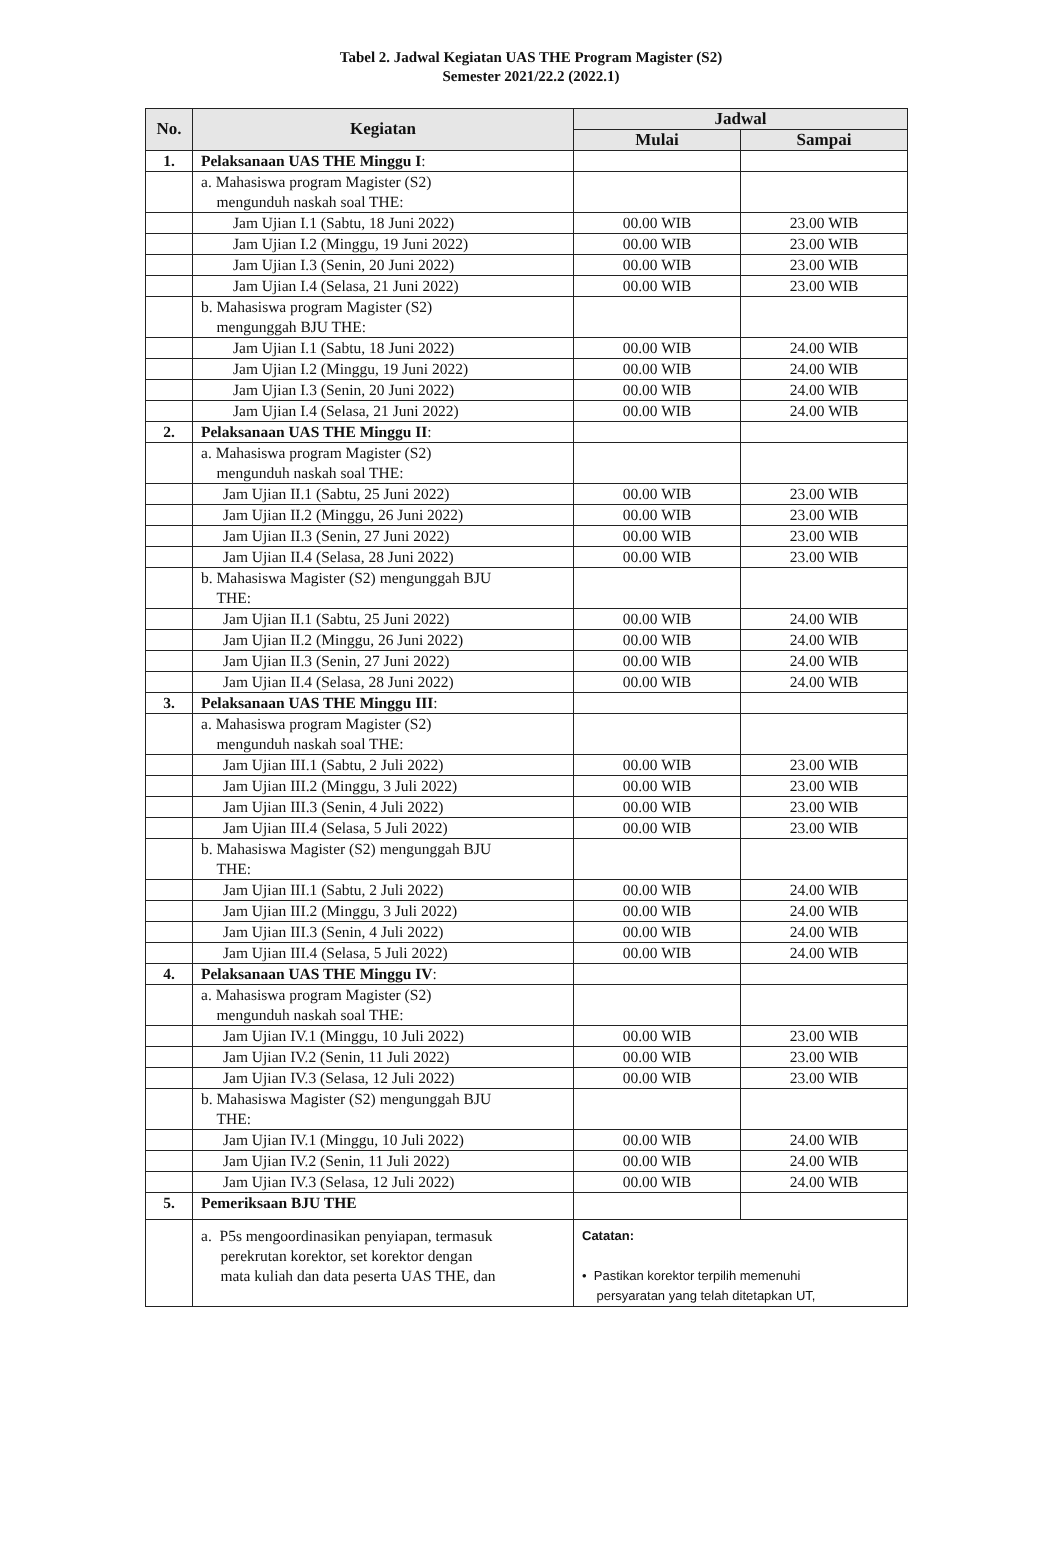Tabel 2. Jadwal Kegiatan UAS THE Program Magister (S2)
Semester 2021/22.2 (2022.1)
| No. | Kegiatan | Jadwal | |
| --- | --- | --- | --- |
| | | Mulai | Sampai |
| 1. | Pelaksanaan UAS THE Minggu I : | | |
| | a. Mahasiswa program Magister (S2) mengunduh naskah soal THE: | | |
| | Jam Ujian I.1 (Sabtu, 18 Juni 2022) | 00.00 WIB | 23.00 WIB |
| | Jam Ujian I.2 (Minggu, 19 Juni 2022) | 00.00 WIB | 23.00 WIB |
| | Jam Ujian I.3 (Senin, 20 Juni 2022) | 00.00 WIB | 23.00 WIB |
| | Jam Ujian I.4 (Selasa, 21 Juni 2022) | 00.00 WIB | 23.00 WIB |
| | b. Mahasiswa program Magister (S2) mengunggah BJU THE: | | |
| | Jam Ujian I.1 (Sabtu, 18 Juni 2022) | 00.00 WIB | 24.00 WIB |
| | Jam Ujian I.2 (Minggu, 19 Juni 2022) | 00.00 WIB | 24.00 WIB |
| | Jam Ujian I.3 (Senin, 20 Juni 2022) | 00.00 WIB | 24.00 WIB |
| | Jam Ujian I.4 (Selasa, 21 Juni 2022) | 00.00 WIB | 24.00 WIB |
| 2. | Pelaksanaan UAS THE Minggu II : | | |
| | a. Mahasiswa program Magister (S2) mengunduh naskah soal THE: | | |
| | Jam Ujian II.1 (Sabtu, 25 Juni 2022) | 00.00 WIB | 23.00 WIB |
| | Jam Ujian II.2 (Minggu, 26 Juni 2022) | 00.00 WIB | 23.00 WIB |
| | Jam Ujian II.3 (Senin, 27 Juni 2022) | 00.00 WIB | 23.00 WIB |
| | Jam Ujian II.4 (Selasa, 28 Juni 2022) | 00.00 WIB | 23.00 WIB |
| | b. Mahasiswa Magister (S2) mengunggah BJU THE: | | |
| | Jam Ujian II.1 (Sabtu, 25 Juni 2022) | 00.00 WIB | 24.00 WIB |
| | Jam Ujian II.2 (Minggu, 26 Juni 2022) | 00.00 WIB | 24.00 WIB |
| | Jam Ujian II.3 (Senin, 27 Juni 2022) | 00.00 WIB | 24.00 WIB |
| | Jam Ujian II.4 (Selasa, 28 Juni 2022) | 00.00 WIB | 24.00 WIB |
| 3. | Pelaksanaan UAS THE Minggu III : | | |
| | a. Mahasiswa program Magister (S2) mengunduh naskah soal THE: | | |
| | Jam Ujian III.1 (Sabtu, 2 Juli 2022) | 00.00 WIB | 23.00 WIB |
| | Jam Ujian III.2 (Minggu, 3 Juli 2022) | 00.00 WIB | 23.00 WIB |
| | Jam Ujian III.3 (Senin, 4 Juli 2022) | 00.00 WIB | 23.00 WIB |
| | Jam Ujian III.4 (Selasa, 5 Juli 2022) | 00.00 WIB | 23.00 WIB |
| | b. Mahasiswa Magister (S2) mengunggah BJU THE: | | |
| | Jam Ujian III.1 (Sabtu, 2 Juli 2022) | 00.00 WIB | 24.00 WIB |
| | Jam Ujian III.2 (Minggu, 3 Juli 2022) | 00.00 WIB | 24.00 WIB |
| | Jam Ujian III.3 (Senin, 4 Juli 2022) | 00.00 WIB | 24.00 WIB |
| | Jam Ujian III.4 (Selasa, 5 Juli 2022) | 00.00 WIB | 24.00 WIB |
| 4. | Pelaksanaan UAS THE Minggu IV : | | |
| | a. Mahasiswa program Magister (S2) mengunduh naskah soal THE: | | |
| | Jam Ujian IV.1 (Minggu, 10 Juli 2022) | 00.00 WIB | 23.00 WIB |
| | Jam Ujian IV.2 (Senin, 11 Juli 2022) | 00.00 WIB | 23.00 WIB |
| | Jam Ujian IV.3 (Selasa, 12 Juli 2022) | 00.00 WIB | 23.00 WIB |
| | b. Mahasiswa Magister (S2) mengunggah BJU THE: | | |
| | Jam Ujian IV.1 (Minggu, 10 Juli 2022) | 00.00 WIB | 24.00 WIB |
| | Jam Ujian IV.2 (Senin, 11 Juli 2022) | 00.00 WIB | 24.00 WIB |
| | Jam Ujian IV.3 (Selasa, 12 Juli 2022) | 00.00 WIB | 24.00 WIB |
| 5. | Pemeriksaan BJU THE | | |
| | a. P5s mengoordinasikan penyiapan, termasuk perekrutan korektor, set korektor dengan mata kuliah dan data peserta UAS THE, dan | Catatan: • Pastikan korektor terpilih memenuhi persyaratan yang telah ditetapkan UT, | |